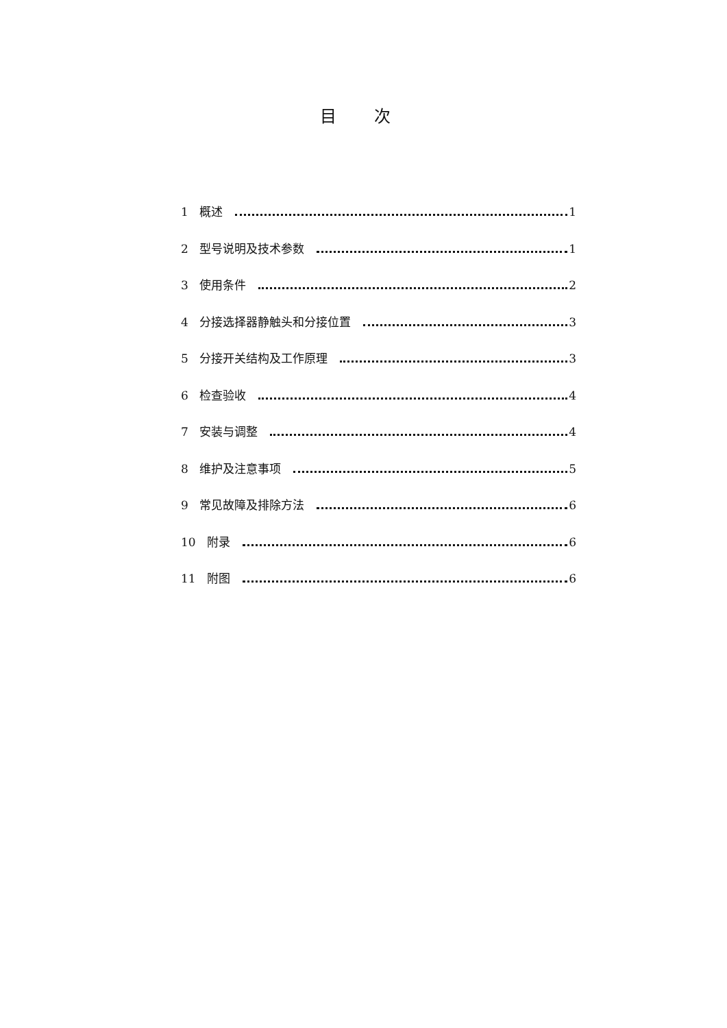目 次
1 概述 1
2 型号说明及技术参数 1
3 使用条件 2
4 分接选择器静触头和分接位置 3
5 分接开关结构及工作原理 3
6 检查验收 4
7 安装与调整 4
8 维护及注意事项 5
9 常见故障及排除方法 6
10 附录 6
11 附图 6